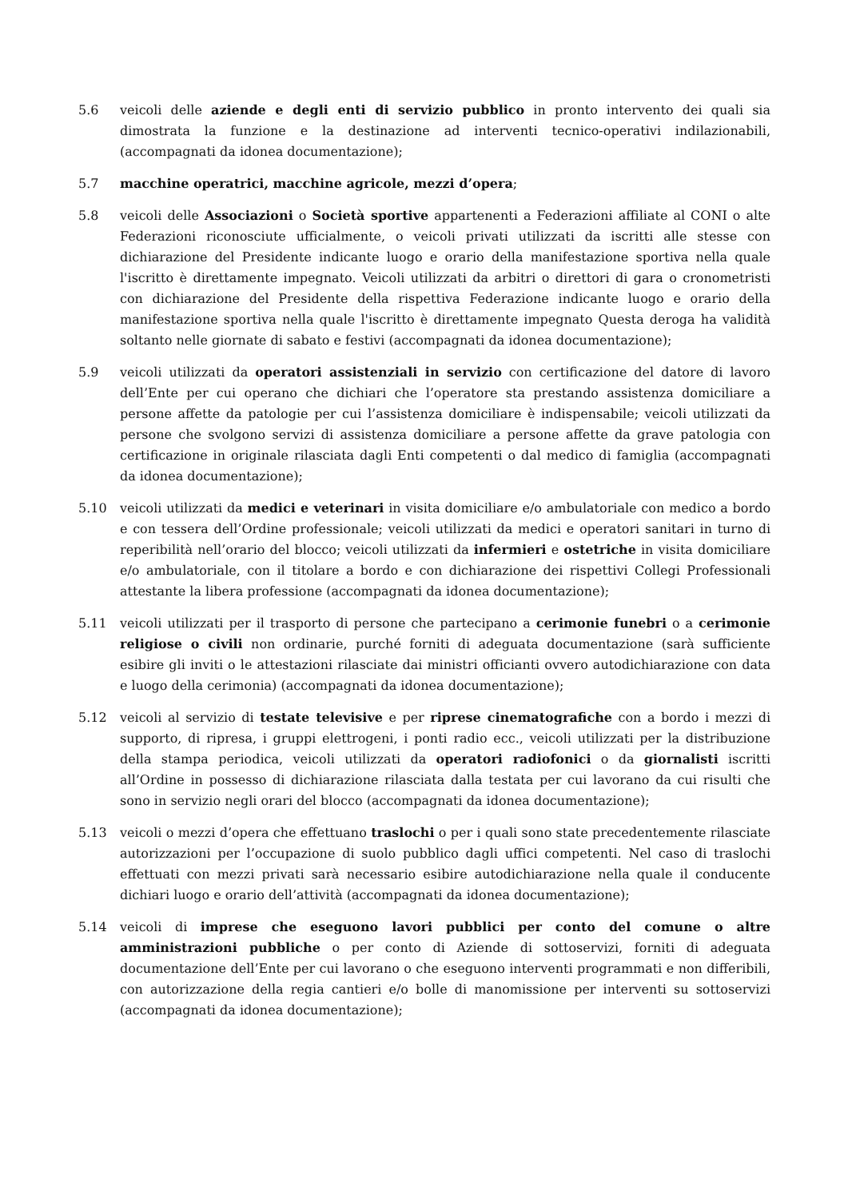5.6 veicoli delle aziende e degli enti di servizio pubblico in pronto intervento dei quali sia dimostrata la funzione e la destinazione ad interventi tecnico-operativi indilazionabili, (accompagnati da idonea documentazione);
5.7 macchine operatrici, macchine agricole, mezzi d’opera;
5.8 veicoli delle Associazioni o Società sportive appartenenti a Federazioni affiliate al CONI o alte Federazioni riconosciute ufficialmente, o veicoli privati utilizzati da iscritti alle stesse con dichiarazione del Presidente indicante luogo e orario della manifestazione sportiva nella quale l'iscritto è direttamente impegnato. Veicoli utilizzati da arbitri o direttori di gara o cronometristi con dichiarazione del Presidente della rispettiva Federazione indicante luogo e orario della manifestazione sportiva nella quale l'iscritto è direttamente impegnato Questa deroga ha validità soltanto nelle giornate di sabato e festivi (accompagnati da idonea documentazione);
5.9 veicoli utilizzati da operatori assistenziali in servizio con certificazione del datore di lavoro dell’Ente per cui operano che dichiari che l’operatore sta prestando assistenza domiciliare a persone affette da patologie per cui l’assistenza domiciliare è indispensabile; veicoli utilizzati da persone che svolgono servizi di assistenza domiciliare a persone affette da grave patologia con certificazione in originale rilasciata dagli Enti competenti o dal medico di famiglia (accompagnati da idonea documentazione);
5.10 veicoli utilizzati da medici e veterinari in visita domiciliare e/o ambulatoriale con medico a bordo e con tessera dell’Ordine professionale; veicoli utilizzati da medici e operatori sanitari in turno di reperibilità nell’orario del blocco; veicoli utilizzati da infermieri e ostetriche in visita domiciliare e/o ambulatoriale, con il titolare a bordo e con dichiarazione dei rispettivi Collegi Professionali attestante la libera professione (accompagnati da idonea documentazione);
5.11 veicoli utilizzati per il trasporto di persone che partecipano a cerimonie funebri o a cerimonie religiose o civili non ordinarie, purché forniti di adeguata documentazione (sarà sufficiente esibire gli inviti o le attestazioni rilasciate dai ministri officianti ovvero autodichiarazione con data e luogo della cerimonia) (accompagnati da idonea documentazione);
5.12 veicoli al servizio di testate televisive e per riprese cinematografiche con a bordo i mezzi di supporto, di ripresa, i gruppi elettrogeni, i ponti radio ecc., veicoli utilizzati per la distribuzione della stampa periodica, veicoli utilizzati da operatori radiofonici o da giornalisti iscritti all’Ordine in possesso di dichiarazione rilasciata dalla testata per cui lavorano da cui risulti che sono in servizio negli orari del blocco (accompagnati da idonea documentazione);
5.13 veicoli o mezzi d’opera che effettuano traslochi o per i quali sono state precedentemente rilasciate autorizzazioni per l’occupazione di suolo pubblico dagli uffici competenti. Nel caso di traslochi effettuati con mezzi privati sarà necessario esibire autodichiarazione nella quale il conducente dichiari luogo e orario dell’attività (accompagnati da idonea documentazione);
5.14 veicoli di imprese che eseguono lavori pubblici per conto del comune o altre amministrazioni pubbliche o per conto di Aziende di sottoservizi, forniti di adeguata documentazione dell’Ente per cui lavorano o che eseguono interventi programmati e non differibili, con autorizzazione della regia cantieri e/o bolle di manomissione per interventi su sottoservizi (accompagnati da idonea documentazione);